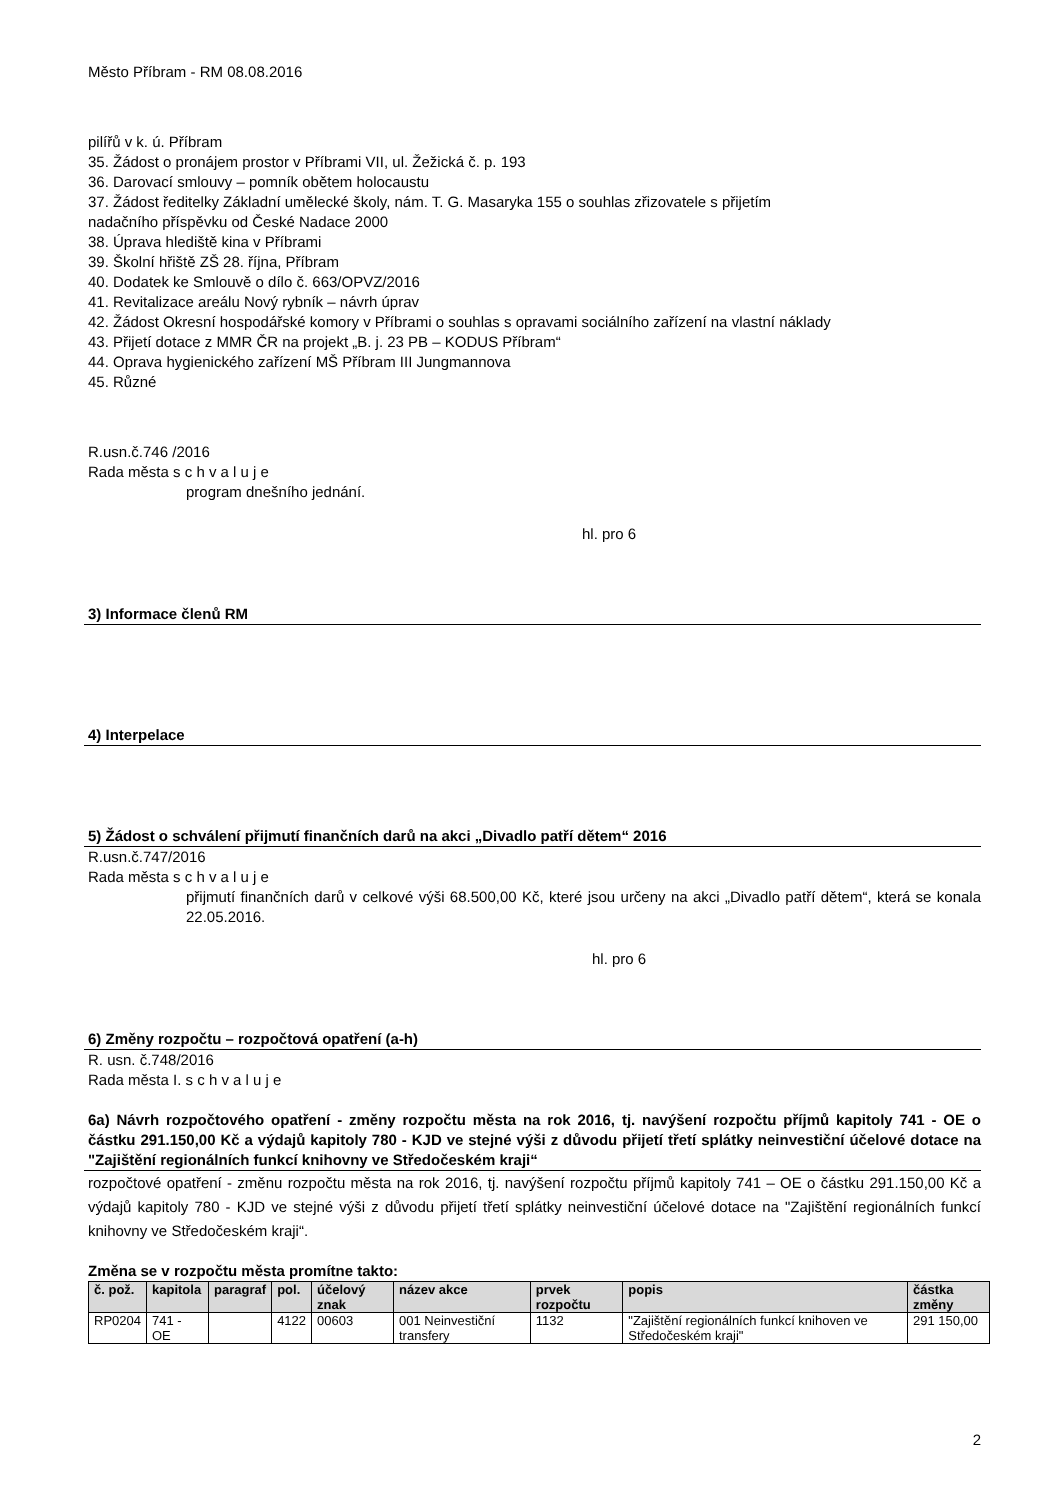Město Příbram - RM 08.08.2016
pilířů v k. ú. Příbram
35. Žádost o pronájem prostor v Příbrami VII, ul. Žežická č. p. 193
36. Darovací smlouvy – pomník obětem holocaustu
37. Žádost ředitelky Základní umělecké školy, nám. T. G. Masaryka 155 o souhlas zřizovatele s přijetím
nadačního příspěvku od České Nadace 2000
38. Úprava hlediště kina v Příbrami
39. Školní hřiště ZŠ 28. října, Příbram
40. Dodatek ke Smlouvě o dílo č. 663/OPVZ/2016
41. Revitalizace areálu Nový rybník – návrh úprav
42. Žádost Okresní hospodářské komory v Příbrami o souhlas s opravami sociálního zařízení na vlastní náklady
43. Přijetí dotace z MMR ČR na projekt „B. j. 23 PB – KODUS Příbram“
44. Oprava hygienického zařízení MŠ Příbram III Jungmannova
45. Různé
R.usn.č.746 /2016
Rada města s c h v a l u j e
program dnešního jednání.
hl. pro 6
3) Informace členů RM
4) Interpelace
5) Žádost o schválení přijmutí finančních darů na akci „Divadlo patří dětem“ 2016
R.usn.č.747/2016
Rada města s c h v a l u j e
přijmutí finančních darů v celkové výši 68.500,00 Kč, které jsou určeny na akci „Divadlo patří dětem“, která se konala 22.05.2016.
hl. pro 6
6) Změny rozpočtu – rozpočtová opatření (a-h)
R. usn. č.748/2016
Rada města I. s c h v a l u j e
6a) Návrh rozpočtového opatření - změny rozpočtu města na rok 2016, tj. navýšení rozpočtu příjmů kapitoly 741 - OE o částku 291.150,00 Kč a výdajů kapitoly 780 - KJD ve stejné výši z důvodu přijetí třetí splátky neinvestiční účelové dotace na "Zajištění regionálních funkcí knihovny ve Středočeském kraji“
rozpočtové opatření - změnu rozpočtu města na rok 2016, tj. navýšení rozpočtu příjmů kapitoly 741 – OE o částku 291.150,00 Kč a výdajů kapitoly 780 - KJD ve stejné výši z důvodu přijetí třetí splátky neinvestiční účelové dotace na "Zajištění regionálních funkcí knihovny ve Středočeském kraji“.
Změna se v rozpočtu města promítne takto:
| č. pož. | kapitola | paragraf | pol. | účelový znak | název akce | prvek rozpočtu | popis | částka změny |
| --- | --- | --- | --- | --- | --- | --- | --- | --- |
| RP0204 | 741 - OE | | 4122 | 00603 | 001 Neinvestiční transfery | 1132 | "Zajištění regionálních funkcí knihoven ve Středočeském kraji" | 291 150,00 |
2